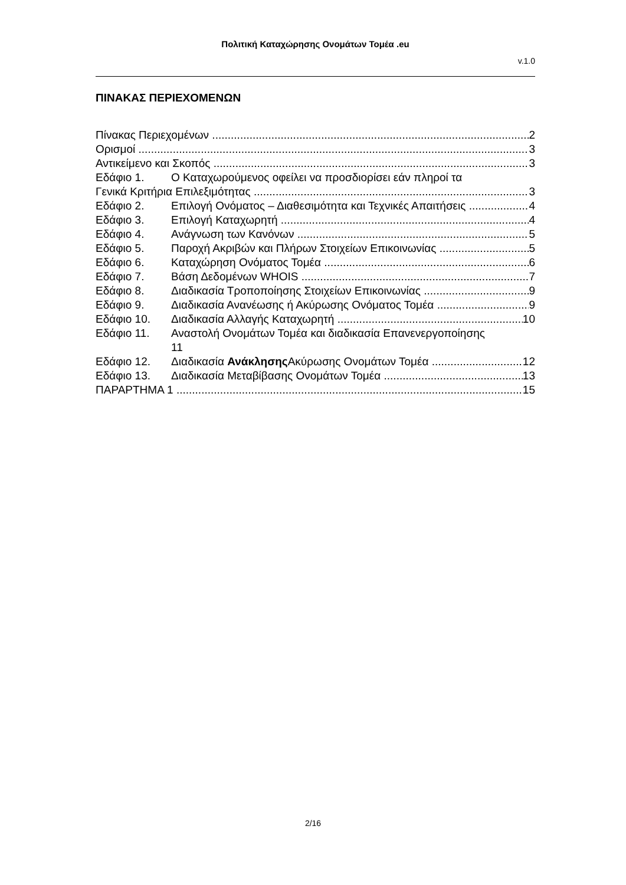Πολιτική Καταχώρησης Ονομάτων Τομέα .eu
v.1.0
ΠΙΝΑΚΑΣ ΠΕΡΙΕΧΟΜΕΝΩΝ
Πίνακας Περιεχομένων 2
Ορισμοί 3
Αντικείμενο και Σκοπός 3
Εδάφιο 1. Ο Καταχωρούμενος οφείλει να προσδιορίσει εάν πληροί τα
Γενικά Κριτήρια Επιλεξιμότητας 3
Εδάφιο 2. Επιλογή Ονόματος – Διαθεσιμότητα και Τεχνικές Απαιτήσεις 4
Εδάφιο 3. Επιλογή Καταχωρητή 4
Εδάφιο 4. Ανάγνωση των Κανόνων 5
Εδάφιο 5. Παροχή Ακριβών και Πλήρων Στοιχείων Επικοινωνίας 5
Εδάφιο 6. Καταχώρηση Ονόματος Τομέα 6
Εδάφιο 7. Βάση Δεδομένων WHOIS 7
Εδάφιο 8. Διαδικασία Τροποποίησης Στοιχείων Επικοινωνίας 9
Εδάφιο 9. Διαδικασία Ανανέωσης ή Ακύρωσης Ονόματος Τομέα 9
Εδάφιο 10. Διαδικασία Αλλαγής Καταχωρητή 10
Εδάφιο 11. Αναστολή Ονομάτων Τομέα και διαδικασία Επανενεργοποίησης
11
Εδάφιο 12. Διαδικασία Ανάκλησης Ακύρωσης Ονομάτων Τομέα 12
Εδάφιο 13. Διαδικασία Μεταβίβασης Ονομάτων Τομέα 13
ΠΑΡΑΡΤΗΜΑ 1 15
2/16